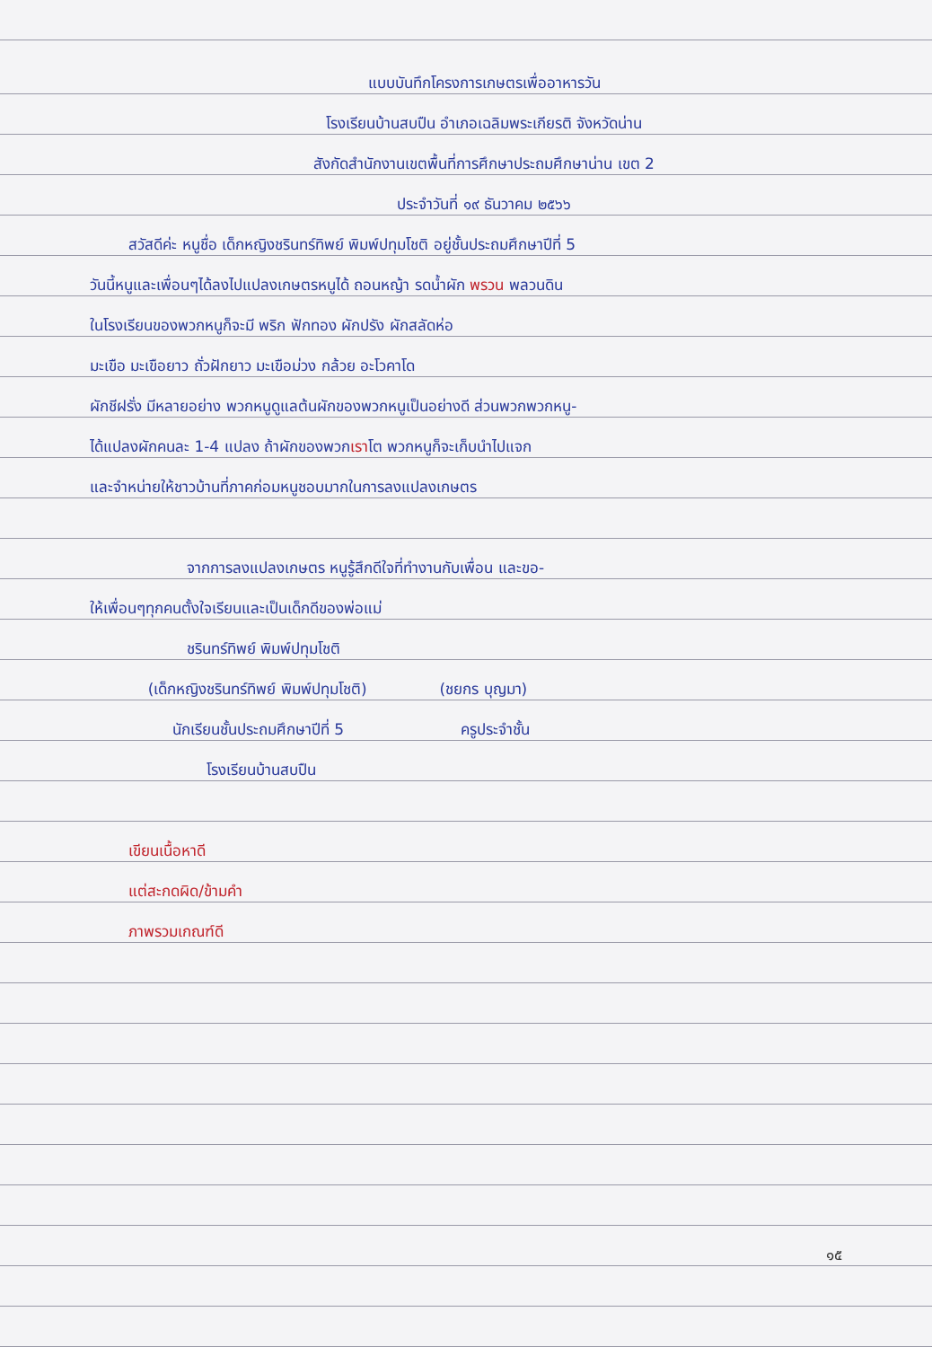แบบบันทึกโครงการเกษตรเพื่ออาหารวัน
โรงเรียนบ้านสบปืน อำเภอเฉลิมพระเกียรติ จังหวัดน่าน
สังกัดสำนักงานเขตพื้นที่การศึกษาประถมศึกษาน่าน เขต 2
ประจำวันที่ ๑๙ ธันวาคม ๒๕๖๖
สวัสดีค่ะ หนูชื่อ เด็กหญิงชรินทร์ทิพย์ พิมพ์ปทุมโชติ อยู่ชั้นประถมศึกษาปีที่ 5
วันนี้หนูและเพื่อนๆได้ลงไปแปลงเกษตรหนูได้ ถอนหญ้า รดน้ำผัก พรวน พลวนดิน
ในโรงเรียนของพวกหนูก็จะมี พริก ฟักทอง ผักปรัง ผักสลัดห่อ
มะเขือ มะเขือยาว ถั่วฝักยาว มะเขือม่วง กล้วย อะโวคาโด
ผักชีฝรั่ง มีหลายอย่าง พวกหนูดูแลต้นผักของพวกหนูเป็นอย่างดี ส่วนพวกพวกหนู-
ได้แปลงผักคนละ 1-4 แปลง ถ้าผักของพวกเราโต พวกหนูก็จะเก็บนำไปแจก
และจำหน่ายให้ชาวบ้านที่ภาคก่อมหนูชอบมากในการลงแปลงเกษตร
จากการลงแปลงเกษตร หนูรู้สึกดีใจที่ทำงานกับเพื่อน และขอ-
ให้เพื่อนๆทุกคนตั้งใจเรียนและเป็นเด็กดีของพ่อแม่
ชรินทร์ทิพย์ พิมพ์ปทุมโชติ
(เด็กหญิงชรินทร์ทิพย์ พิมพ์ปทุมโชติ) (ชยกร บุญมา)
นักเรียนชั้นประถมศึกษาปีที่ 5 ครูประจำชั้น
โรงเรียนบ้านสบปืน
เขียนเนื้อหาดี
แต่สะกดผิด/ข้ามคำ
ภาพรวมเกณฑ์ดี
๑๕